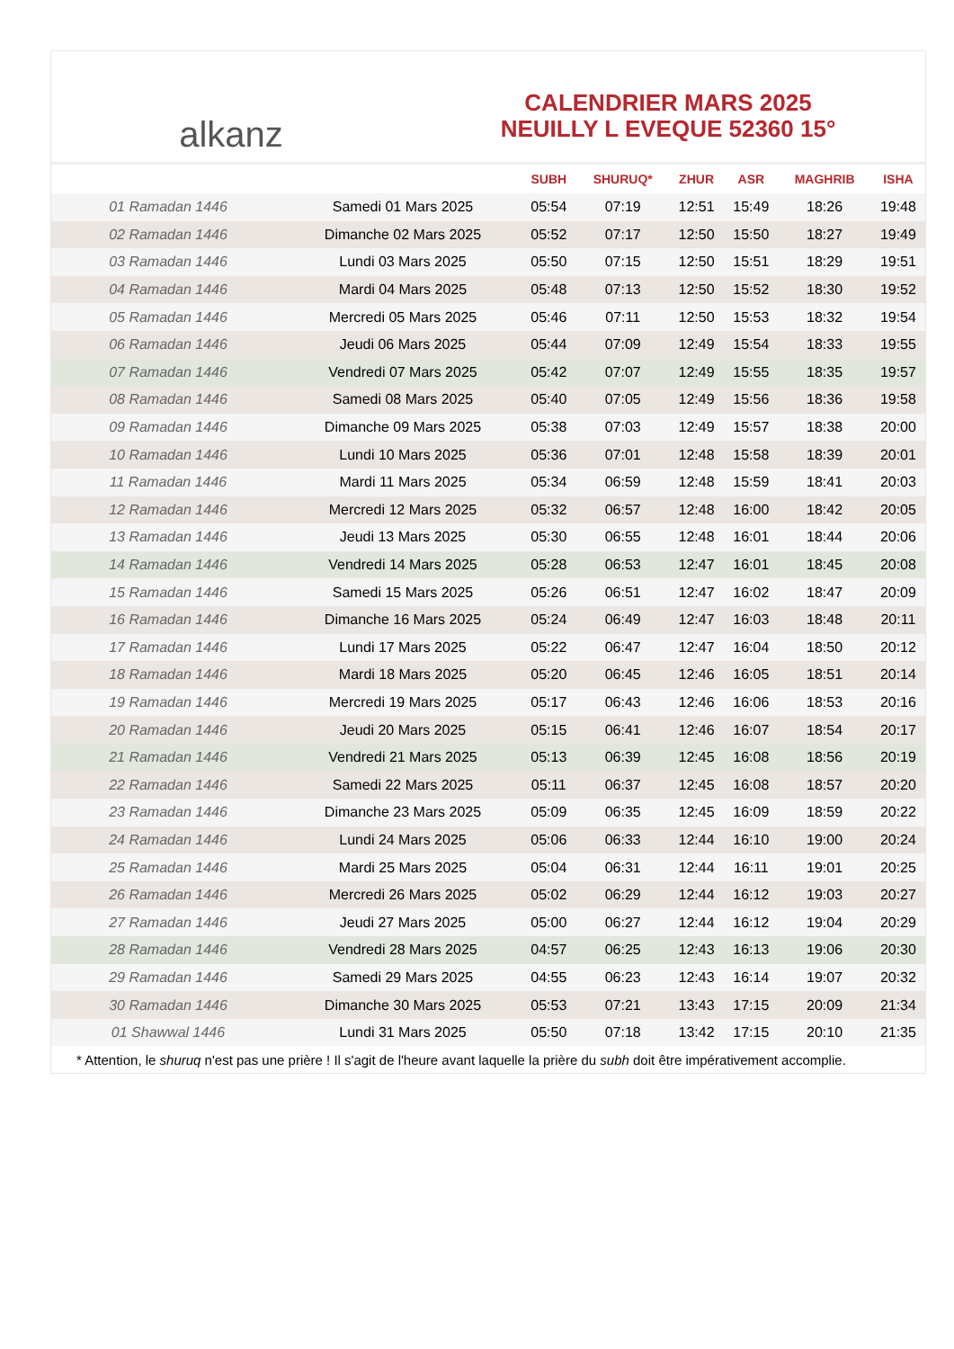alkanz
CALENDRIER MARS 2025
NEUILLY L EVEQUE 52360 15°
| | | SUBH | SHURUQ* | ZHUR | ASR | MAGHRIB | ISHA |
| --- | --- | --- | --- | --- | --- | --- | --- |
| 01 Ramadan 1446 | Samedi 01 Mars 2025 | 05:54 | 07:19 | 12:51 | 15:49 | 18:26 | 19:48 |
| 02 Ramadan 1446 | Dimanche 02 Mars 2025 | 05:52 | 07:17 | 12:50 | 15:50 | 18:27 | 19:49 |
| 03 Ramadan 1446 | Lundi 03 Mars 2025 | 05:50 | 07:15 | 12:50 | 15:51 | 18:29 | 19:51 |
| 04 Ramadan 1446 | Mardi 04 Mars 2025 | 05:48 | 07:13 | 12:50 | 15:52 | 18:30 | 19:52 |
| 05 Ramadan 1446 | Mercredi 05 Mars 2025 | 05:46 | 07:11 | 12:50 | 15:53 | 18:32 | 19:54 |
| 06 Ramadan 1446 | Jeudi 06 Mars 2025 | 05:44 | 07:09 | 12:49 | 15:54 | 18:33 | 19:55 |
| 07 Ramadan 1446 | Vendredi 07 Mars 2025 | 05:42 | 07:07 | 12:49 | 15:55 | 18:35 | 19:57 |
| 08 Ramadan 1446 | Samedi 08 Mars 2025 | 05:40 | 07:05 | 12:49 | 15:56 | 18:36 | 19:58 |
| 09 Ramadan 1446 | Dimanche 09 Mars 2025 | 05:38 | 07:03 | 12:49 | 15:57 | 18:38 | 20:00 |
| 10 Ramadan 1446 | Lundi 10 Mars 2025 | 05:36 | 07:01 | 12:48 | 15:58 | 18:39 | 20:01 |
| 11 Ramadan 1446 | Mardi 11 Mars 2025 | 05:34 | 06:59 | 12:48 | 15:59 | 18:41 | 20:03 |
| 12 Ramadan 1446 | Mercredi 12 Mars 2025 | 05:32 | 06:57 | 12:48 | 16:00 | 18:42 | 20:05 |
| 13 Ramadan 1446 | Jeudi 13 Mars 2025 | 05:30 | 06:55 | 12:48 | 16:01 | 18:44 | 20:06 |
| 14 Ramadan 1446 | Vendredi 14 Mars 2025 | 05:28 | 06:53 | 12:47 | 16:01 | 18:45 | 20:08 |
| 15 Ramadan 1446 | Samedi 15 Mars 2025 | 05:26 | 06:51 | 12:47 | 16:02 | 18:47 | 20:09 |
| 16 Ramadan 1446 | Dimanche 16 Mars 2025 | 05:24 | 06:49 | 12:47 | 16:03 | 18:48 | 20:11 |
| 17 Ramadan 1446 | Lundi 17 Mars 2025 | 05:22 | 06:47 | 12:47 | 16:04 | 18:50 | 20:12 |
| 18 Ramadan 1446 | Mardi 18 Mars 2025 | 05:20 | 06:45 | 12:46 | 16:05 | 18:51 | 20:14 |
| 19 Ramadan 1446 | Mercredi 19 Mars 2025 | 05:17 | 06:43 | 12:46 | 16:06 | 18:53 | 20:16 |
| 20 Ramadan 1446 | Jeudi 20 Mars 2025 | 05:15 | 06:41 | 12:46 | 16:07 | 18:54 | 20:17 |
| 21 Ramadan 1446 | Vendredi 21 Mars 2025 | 05:13 | 06:39 | 12:45 | 16:08 | 18:56 | 20:19 |
| 22 Ramadan 1446 | Samedi 22 Mars 2025 | 05:11 | 06:37 | 12:45 | 16:08 | 18:57 | 20:20 |
| 23 Ramadan 1446 | Dimanche 23 Mars 2025 | 05:09 | 06:35 | 12:45 | 16:09 | 18:59 | 20:22 |
| 24 Ramadan 1446 | Lundi 24 Mars 2025 | 05:06 | 06:33 | 12:44 | 16:10 | 19:00 | 20:24 |
| 25 Ramadan 1446 | Mardi 25 Mars 2025 | 05:04 | 06:31 | 12:44 | 16:11 | 19:01 | 20:25 |
| 26 Ramadan 1446 | Mercredi 26 Mars 2025 | 05:02 | 06:29 | 12:44 | 16:12 | 19:03 | 20:27 |
| 27 Ramadan 1446 | Jeudi 27 Mars 2025 | 05:00 | 06:27 | 12:44 | 16:12 | 19:04 | 20:29 |
| 28 Ramadan 1446 | Vendredi 28 Mars 2025 | 04:57 | 06:25 | 12:43 | 16:13 | 19:06 | 20:30 |
| 29 Ramadan 1446 | Samedi 29 Mars 2025 | 04:55 | 06:23 | 12:43 | 16:14 | 19:07 | 20:32 |
| 30 Ramadan 1446 | Dimanche 30 Mars 2025 | 05:53 | 07:21 | 13:43 | 17:15 | 20:09 | 21:34 |
| 01 Shawwal 1446 | Lundi 31 Mars 2025 | 05:50 | 07:18 | 13:42 | 17:15 | 20:10 | 21:35 |
* Attention, le shuruq n'est pas une prière ! Il s'agit de l'heure avant laquelle la prière du subh doit être impérativement accomplie.